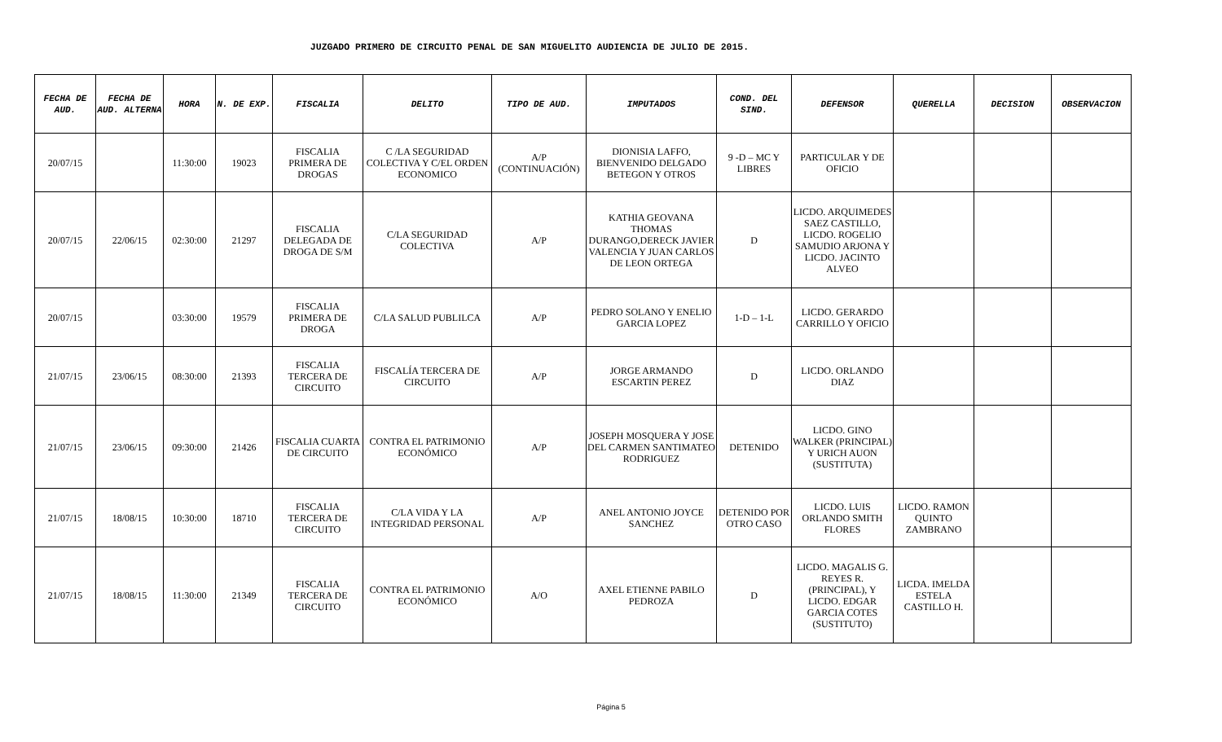JUZGADO PRIMERO DE CIRCUITO PENAL DE SAN MIGUELITO AUDIENCIA DE JULIO DE 2015.
| FECHA DE AUD. | FECHA DE AUD. ALTERNA | HORA | N. DE EXP. | FISCALIA | DELITO | TIPO DE AUD. | IMPUTADOS | COND. DEL SIND. | DEFENSOR | QUERELLA | DECISION | OBSERVACION |
| --- | --- | --- | --- | --- | --- | --- | --- | --- | --- | --- | --- | --- |
| 20/07/15 | | 11:30:00 | 19023 | FISCALIA PRIMERA DE DROGAS | C /LA SEGURIDAD COLECTIVA Y C/EL ORDEN ECONOMICO | A/P (CONTINUACIÓN) | DIONISIA LAFFO, BIENVENIDO DELGADO BETEGON Y OTROS | 9 -D – MC Y LIBRES | PARTICULAR Y DE OFICIO | | | |
| 20/07/15 | 22/06/15 | 02:30:00 | 21297 | FISCALIA DELEGADA DE DROGA DE S/M | C/LA SEGURIDAD COLECTIVA | A/P | KATHIA GEOVANA THOMAS DURANGO,DERECK JAVIER VALENCIA Y JUAN CARLOS DE LEON ORTEGA | D | LICDO. ARQUIMEDES SAEZ CASTILLO, LICDO. ROGELIO SAMUDIO ARJONA Y LICDO. JACINTO ALVEO | | | |
| 20/07/15 | | 03:30:00 | 19579 | FISCALIA PRIMERA DE DROGA | C/LA SALUD PUBLILCA | A/P | PEDRO SOLANO Y ENELIO GARCIA LOPEZ | 1-D – 1-L | LICDO. GERARDO CARRILLO Y OFICIO | | | |
| 21/07/15 | 23/06/15 | 08:30:00 | 21393 | FISCALIA TERCERA DE CIRCUITO | FISCALÍA TERCERA DE CIRCUITO | A/P | JORGE ARMANDO ESCARTIN PEREZ | D | LICDO. ORLANDO DIAZ | | | |
| 21/07/15 | 23/06/15 | 09:30:00 | 21426 | FISCALIA CUARTA DE CIRCUITO | CONTRA EL PATRIMONIO ECONÓMICO | A/P | JOSEPH MOSQUERA Y JOSE DEL CARMEN SANTIMATEO RODRIGUEZ | DETENIDO | LICDO. GINO WALKER (PRINCIPAL) Y URICH AUON (SUSTITUTA) | | | |
| 21/07/15 | 18/08/15 | 10:30:00 | 18710 | FISCALIA TERCERA DE CIRCUITO | C/LA VIDA Y LA INTEGRIDAD PERSONAL | A/P | ANEL ANTONIO JOYCE SANCHEZ | DETENIDO POR OTRO CASO | LICDO. LUIS ORLANDO SMITH FLORES | LICDO. RAMON QUINTO ZAMBRANO | | |
| 21/07/15 | 18/08/15 | 11:30:00 | 21349 | FISCALIA TERCERA DE CIRCUITO | CONTRA EL PATRIMONIO ECONÓMICO | A/O | AXEL ETIENNE PABILO PEDROZA | D | LICDO. MAGALIS G. REYES R. (PRINCIPAL), Y LICDO. EDGAR GARCIA COTES (SUSTITUTO) | LICDA. IMELDA ESTELA CASTILLO H. | | |
Página 5